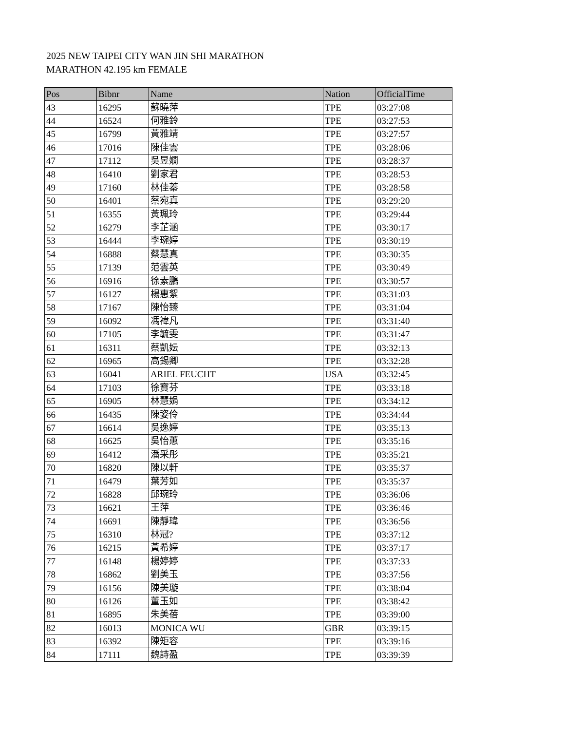2025 NEW TAIPEI CITY WAN JIN SHI MARATHON
MARATHON 42.195 km FEMALE
| Pos | Bibnr | Name | Nation | OfficialTime |
| --- | --- | --- | --- | --- |
| 43 | 16295 | 蘇曉萍 | TPE | 03:27:08 |
| 44 | 16524 | 何雅鈴 | TPE | 03:27:53 |
| 45 | 16799 | 黃雅靖 | TPE | 03:27:57 |
| 46 | 17016 | 陳佳雲 | TPE | 03:28:06 |
| 47 | 17112 | 吳昱嫺 | TPE | 03:28:37 |
| 48 | 16410 | 劉家君 | TPE | 03:28:53 |
| 49 | 17160 | 林佳蓁 | TPE | 03:28:58 |
| 50 | 16401 | 蔡宛真 | TPE | 03:29:20 |
| 51 | 16355 | 黃珮玲 | TPE | 03:29:44 |
| 52 | 16279 | 李芷涵 | TPE | 03:30:17 |
| 53 | 16444 | 李琬婷 | TPE | 03:30:19 |
| 54 | 16888 | 蔡慧真 | TPE | 03:30:35 |
| 55 | 17139 | 范雲英 | TPE | 03:30:49 |
| 56 | 16916 | 徐素鵬 | TPE | 03:30:57 |
| 57 | 16127 | 楊惠絮 | TPE | 03:31:03 |
| 58 | 17167 | 陳怡臻 | TPE | 03:31:04 |
| 59 | 16092 | 馮禕凡 | TPE | 03:31:40 |
| 60 | 17105 | 李毓雯 | TPE | 03:31:47 |
| 61 | 16311 | 蔡凱妘 | TPE | 03:32:13 |
| 62 | 16965 | 高錫卿 | TPE | 03:32:28 |
| 63 | 16041 | ARIEL FEUCHT | USA | 03:32:45 |
| 64 | 17103 | 徐寶芬 | TPE | 03:33:18 |
| 65 | 16905 | 林慧娟 | TPE | 03:34:12 |
| 66 | 16435 | 陳姿伶 | TPE | 03:34:44 |
| 67 | 16614 | 吳逸婷 | TPE | 03:35:13 |
| 68 | 16625 | 吳怡蕙 | TPE | 03:35:16 |
| 69 | 16412 | 潘采彤 | TPE | 03:35:21 |
| 70 | 16820 | 陳以軒 | TPE | 03:35:37 |
| 71 | 16479 | 葉芳如 | TPE | 03:35:37 |
| 72 | 16828 | 邱琬玲 | TPE | 03:36:06 |
| 73 | 16621 | 王萍 | TPE | 03:36:46 |
| 74 | 16691 | 陳靜瑋 | TPE | 03:36:56 |
| 75 | 16310 | 林冠? | TPE | 03:37:12 |
| 76 | 16215 | 黃希婷 | TPE | 03:37:17 |
| 77 | 16148 | 楊婷婷 | TPE | 03:37:33 |
| 78 | 16862 | 劉美玉 | TPE | 03:37:56 |
| 79 | 16156 | 陳美璇 | TPE | 03:38:04 |
| 80 | 16126 | 董玉如 | TPE | 03:38:42 |
| 81 | 16895 | 朱美蓓 | TPE | 03:39:00 |
| 82 | 16013 | MONICA WU | GBR | 03:39:15 |
| 83 | 16392 | 陳矩容 | TPE | 03:39:16 |
| 84 | 17111 | 魏詩盈 | TPE | 03:39:39 |